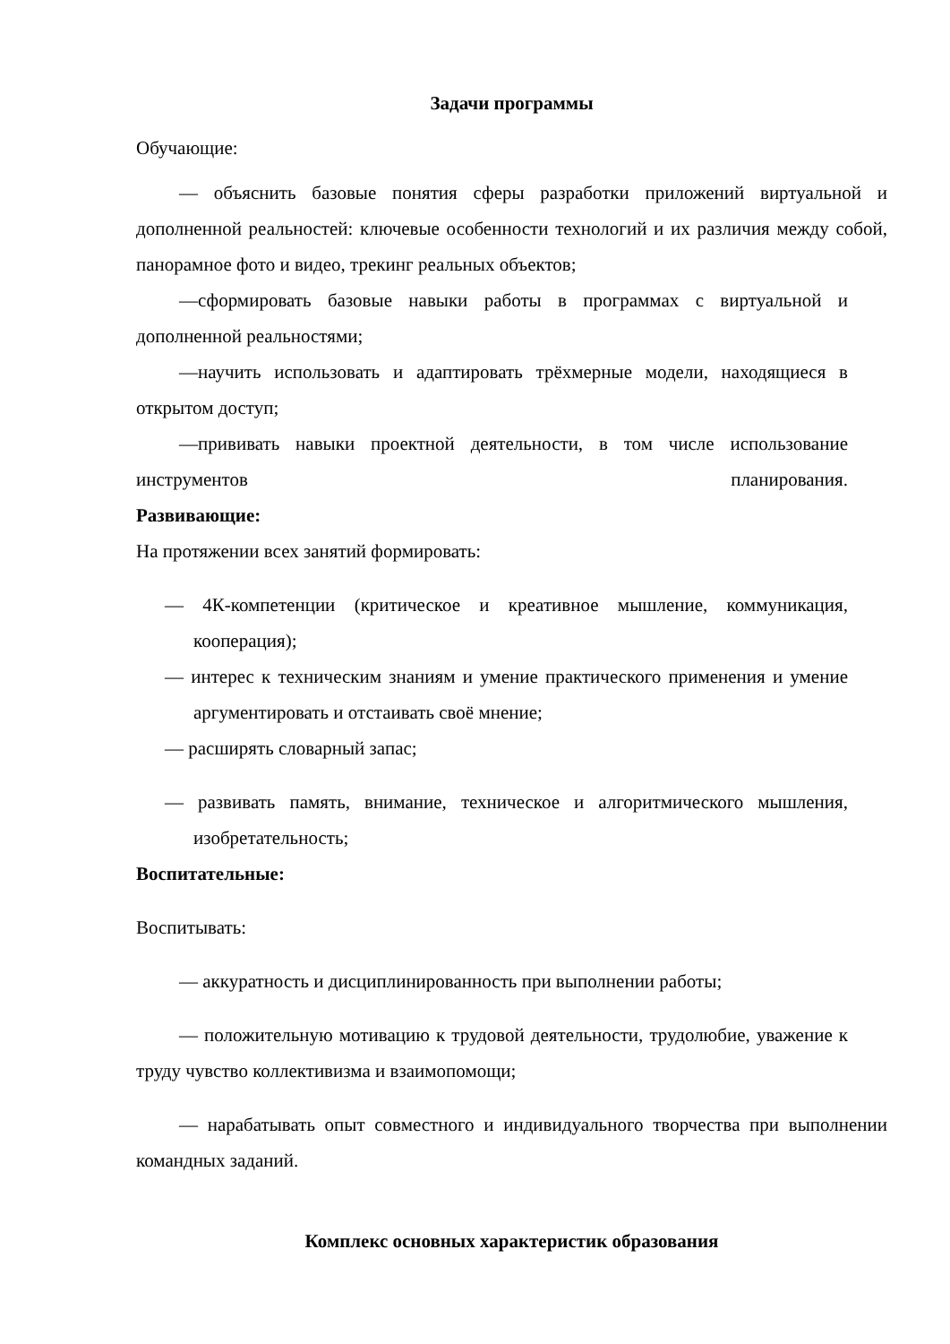Задачи программы
Обучающие:
— объяснить базовые понятия сферы разработки приложений виртуальной и дополненной реальностей: ключевые особенности технологий и их различия между собой, панорамное фото и видео, трекинг реальных объектов;
—сформировать базовые навыки работы в программах с виртуальной и дополненной реальностями;
—научить использовать и адаптировать трёхмерные модели, находящиеся в открытом доступ;
—прививать навыки проектной деятельности, в том числе использование инструментов планирования.
Развивающие:
На протяжении всех занятий формировать:
— 4К-компетенции (критическое и креативное мышление, коммуникация, кооперация);
— интерес к техническим знаниям и умение практического применения и умение аргументировать и отстаивать своё мнение;
— расширять словарный запас;
— развивать память, внимание, техническое и алгоритмического мышления, изобретательность;
Воспитательные:
Воспитывать:
— аккуратность и дисциплинированность при выполнении работы;
— положительную мотивацию к трудовой деятельности, трудолюбие, уважение к труду чувство коллективизма и взаимопомощи;
— нарабатывать опыт совместного и индивидуального творчества при выполнении командных заданий.
Комплекс основных характеристик образования